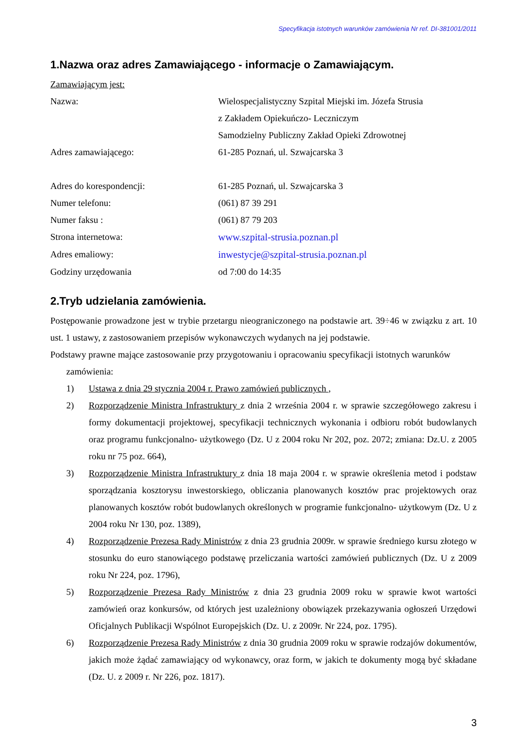Specyfikacja istotnych warunków zamówienia Nr ref. DI-381001/2011
1.Nazwa oraz adres Zamawiającego - informacje o Zamawiającym.
Zamawiającym jest:
Nazwa: Wielospecjalistyczny Szpital Miejski im. Józefa Strusia
z Zakładem Opiekuńczo- Leczniczym
Samodzielny Publiczny Zakład Opieki Zdrowotnej
Adres zamawiającego: 61-285 Poznań, ul. Szwajcarska 3
Adres do korespondencji: 61-285 Poznań, ul. Szwajcarska 3
Numer telefonu: (061) 87 39 291
Numer faksu : (061) 87 79 203
Strona internetowa: www.szpital-strusia.poznan.pl
Adres emaliowy: inwestycje@szpital-strusia.poznan.pl
Godziny urzędowania od 7:00 do 14:35
2.Tryb udzielania zamówienia.
Postępowanie prowadzone jest w trybie przetargu nieograniczonego na podstawie art. 39÷46 w związku z art. 10 ust. 1 ustawy, z zastosowaniem przepisów wykonawczych wydanych na jej podstawie.
Podstawy prawne mające zastosowanie przy przygotowaniu i opracowaniu specyfikacji istotnych warunków
zamówienia:
1) Ustawa z dnia 29 stycznia 2004 r. Prawo zamówień publicznych ,
2) Rozporządzenie Ministra Infrastruktury z dnia 2 września 2004 r. w sprawie szczegółowego zakresu i formy dokumentacji projektowej, specyfikacji technicznych wykonania i odbioru robót budowlanych oraz programu funkcjonalno- użytkowego (Dz. U z 2004 roku Nr 202, poz. 2072; zmiana: Dz.U. z 2005 roku nr 75 poz. 664),
3) Rozporządzenie Ministra Infrastruktury z dnia 18 maja 2004 r. w sprawie określenia metod i podstaw sporządzania kosztorysu inwestorskiego, obliczania planowanych kosztów prac projektowych oraz planowanych kosztów robót budowlanych określonych w programie funkcjonalno- użytkowym (Dz. U z 2004 roku Nr 130, poz. 1389),
4) Rozporządzenie Prezesa Rady Ministrów z dnia 23 grudnia 2009r. w sprawie średniego kursu złotego w stosunku do euro stanowiącego podstawę przeliczania wartości zamówień publicznych (Dz. U z 2009 roku Nr 224, poz. 1796),
5) Rozporządzenie Prezesa Rady Ministrów z dnia 23 grudnia 2009 roku w sprawie kwot wartości zamówień oraz konkursów, od których jest uzależniony obowiązek przekazywania ogłoszeń Urzędowi Oficjalnych Publikacji Wspólnot Europejskich (Dz. U. z 2009r. Nr 224, poz. 1795).
6) Rozporządzenie Prezesa Rady Ministrów z dnia 30 grudnia 2009 roku w sprawie rodzajów dokumentów, jakich może żądać zamawiający od wykonawcy, oraz form, w jakich te dokumenty mogą być składane (Dz. U. z 2009 r. Nr 226, poz. 1817).
3